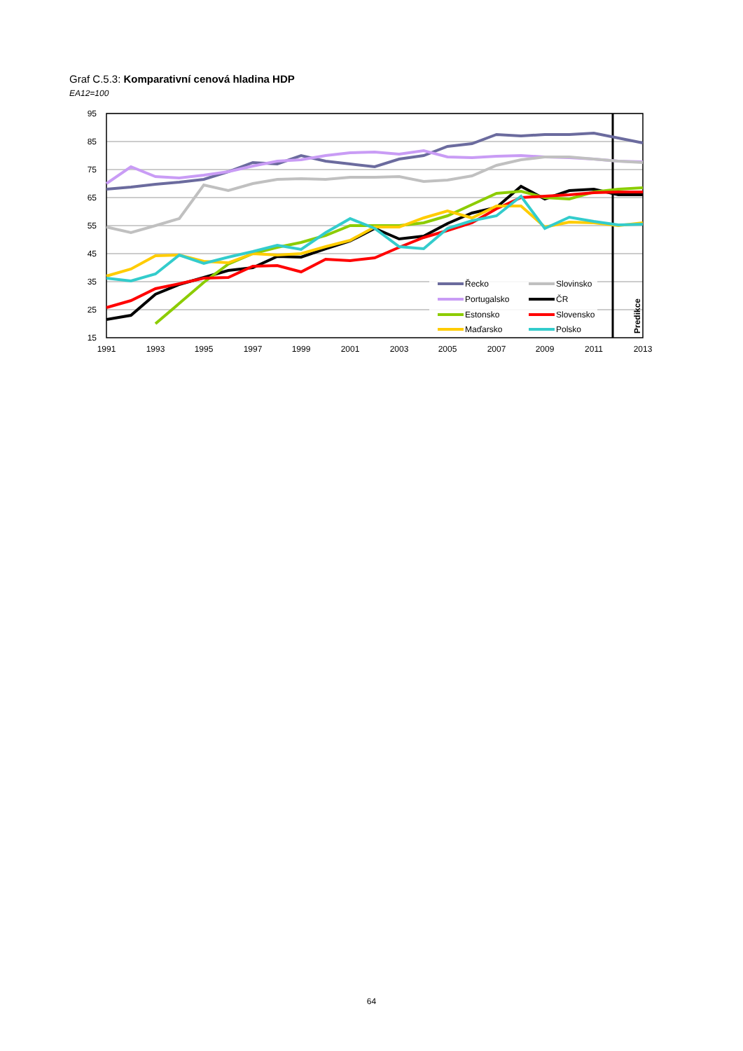Graf C.5.3: Komparativní cenová hladina HDP
EA12=100
95
85
75
65
55
45
35
25
15
1991
1993
1995
1997
1999
2001
2003
2005
2007
2009
2011
2013
Řecko
Slovinsko
Portugalsko
ČR
Estonsko
Slovensko
Maďarsko
Polsko
Predikce
64